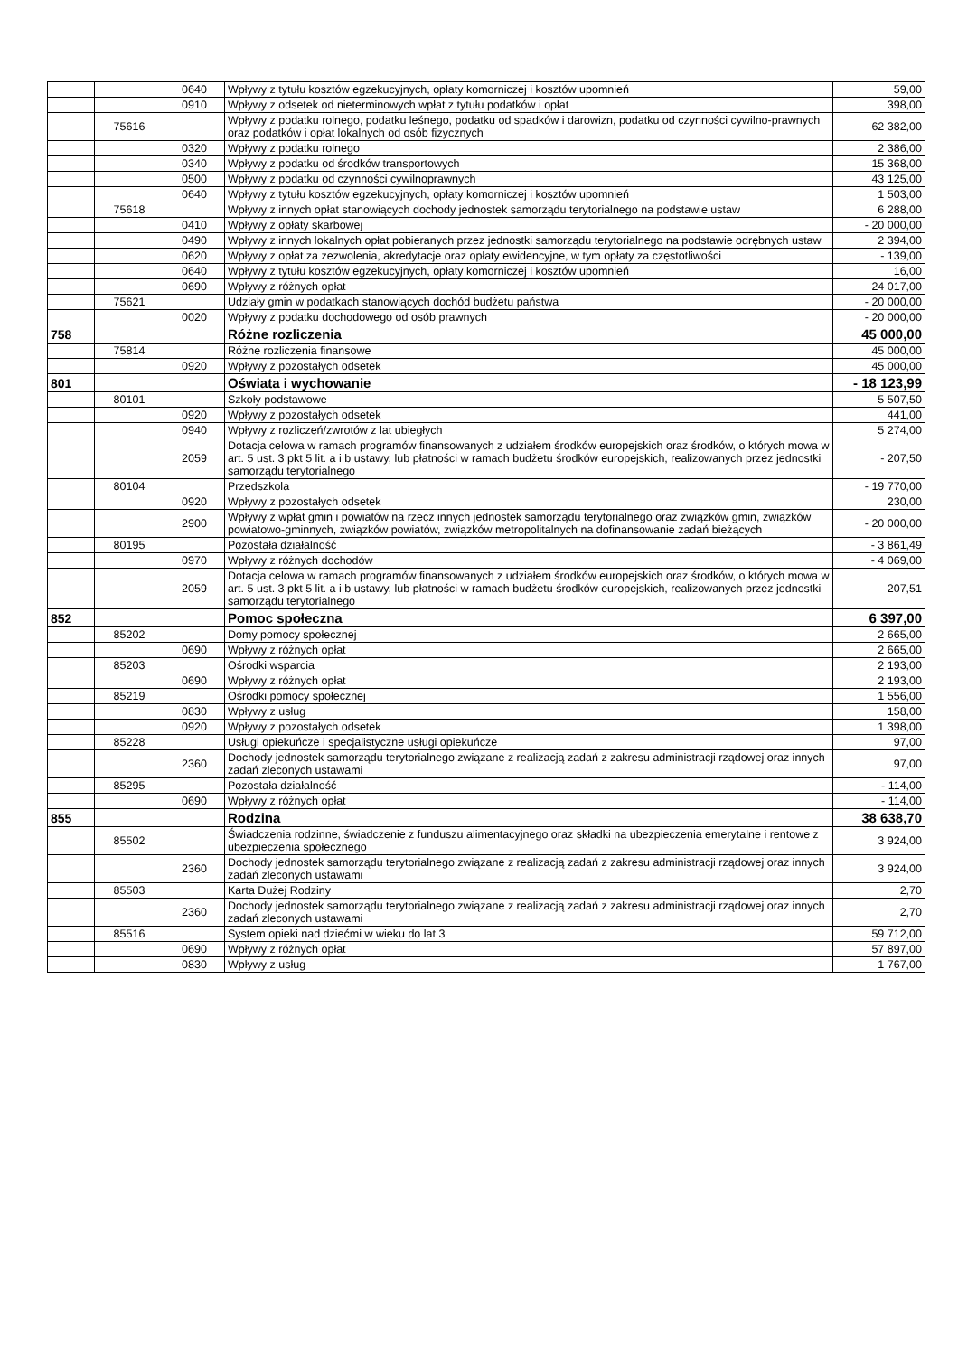| | | 0640 | Wpływy z tytułu kosztów egzekucyjnych, opłaty komorniczej i kosztów upomnień | 59,00 |
| | | 0910 | Wpływy z odsetek od nieterminowych wpłat z tytułu podatków i opłat | 398,00 |
| | 75616 | | Wpływy z podatku rolnego, podatku leśnego, podatku od spadków i darowizn, podatku od czynności cywilno-prawnych oraz podatków i opłat lokalnych od osób fizycznych | 62 382,00 |
| | | 0320 | Wpływy z podatku rolnego | 2 386,00 |
| | | 0340 | Wpływy z podatku od środków transportowych | 15 368,00 |
| | | 0500 | Wpływy z podatku od czynności cywilnoprawnych | 43 125,00 |
| | | 0640 | Wpływy z tytułu kosztów egzekucyjnych, opłaty komorniczej i kosztów upomnień | 1 503,00 |
| | 75618 | | Wpływy z innych opłat stanowiących dochody jednostek samorządu terytorialnego na podstawie ustaw | 6 288,00 |
| | | 0410 | Wpływy z opłaty skarbowej | - 20 000,00 |
| | | 0490 | Wpływy z innych lokalnych opłat pobieranych przez jednostki samorządu terytorialnego na podstawie odrębnych ustaw | 2 394,00 |
| | | 0620 | Wpływy z opłat za zezwolenia, akredytacje oraz opłaty ewidencyjne, w tym opłaty za częstotliwości | - 139,00 |
| | | 0640 | Wpływy z tytułu kosztów egzekucyjnych, opłaty komorniczej i kosztów upomnień | 16,00 |
| | | 0690 | Wpływy z różnych opłat | 24 017,00 |
| | 75621 | | Udziały gmin w podatkach stanowiących dochód budżetu państwa | - 20 000,00 |
| | | 0020 | Wpływy z podatku dochodowego od osób prawnych | - 20 000,00 |
| 758 | | | Różne rozliczenia | 45 000,00 |
| | 75814 | | Różne rozliczenia finansowe | 45 000,00 |
| | | 0920 | Wpływy z pozostałych odsetek | 45 000,00 |
| 801 | | | Oświata i wychowanie | - 18 123,99 |
| | 80101 | | Szkoły podstawowe | 5 507,50 |
| | | 0920 | Wpływy z pozostałych odsetek | 441,00 |
| | | 0940 | Wpływy z rozliczeń/zwrotów z lat ubiegłych | 5 274,00 |
| | | 2059 | Dotacja celowa w ramach programów finansowanych z udziałem środków europejskich oraz środków, o których mowa w art. 5 ust. 3 pkt 5 lit. a i b ustawy, lub płatności w ramach budżetu środków europejskich, realizowanych przez jednostki samorządu terytorialnego | - 207,50 |
| | 80104 | | Przedszkola | - 19 770,00 |
| | | 0920 | Wpływy z pozostałych odsetek | 230,00 |
| | | 2900 | Wpływy z wpłat gmin i powiatów na rzecz innych jednostek samorządu terytorialnego oraz związków gmin, związków powiatowo-gminnych, związków powiatów, związków metropolitalnych na dofinansowanie zadań bieżących | - 20 000,00 |
| | 80195 | | Pozostała działalność | - 3 861,49 |
| | | 0970 | Wpływy z różnych dochodów | - 4 069,00 |
| | | 2059 | Dotacja celowa w ramach programów finansowanych z udziałem środków europejskich oraz środków, o których mowa w art. 5 ust. 3 pkt 5 lit. a i b ustawy, lub płatności w ramach budżetu środków europejskich, realizowanych przez jednostki samorządu terytorialnego | 207,51 |
| 852 | | | Pomoc społeczna | 6 397,00 |
| | 85202 | | Domy pomocy społecznej | 2 665,00 |
| | | 0690 | Wpływy z różnych opłat | 2 665,00 |
| | 85203 | | Ośrodki wsparcia | 2 193,00 |
| | | 0690 | Wpływy z różnych opłat | 2 193,00 |
| | 85219 | | Ośrodki pomocy społecznej | 1 556,00 |
| | | 0830 | Wpływy z usług | 158,00 |
| | | 0920 | Wpływy z pozostałych odsetek | 1 398,00 |
| | 85228 | | Usługi opiekuńcze i specjalistyczne usługi opiekuńcze | 97,00 |
| | | 2360 | Dochody jednostek samorządu terytorialnego związane z realizacją zadań z zakresu administracji rządowej oraz innych zadań zleconych ustawami | 97,00 |
| | 85295 | | Pozostała działalność | - 114,00 |
| | | 0690 | Wpływy z różnych opłat | - 114,00 |
| 855 | | | Rodzina | 38 638,70 |
| | 85502 | | Świadczenia rodzinne, świadczenie z funduszu alimentacyjnego oraz składki na ubezpieczenia emerytalne i rentowe z ubezpieczenia społecznego | 3 924,00 |
| | | 2360 | Dochody jednostek samorządu terytorialnego związane z realizacją zadań z zakresu administracji rządowej oraz innych zadań zleconych ustawami | 3 924,00 |
| | 85503 | | Karta Dużej Rodziny | 2,70 |
| | | 2360 | Dochody jednostek samorządu terytorialnego związane z realizacją zadań z zakresu administracji rządowej oraz innych zadań zleconych ustawami | 2,70 |
| | 85516 | | System opieki nad dziećmi w wieku do lat 3 | 59 712,00 |
| | | 0690 | Wpływy z różnych opłat | 57 897,00 |
| | | 0830 | Wpływy z usług | 1 767,00 |